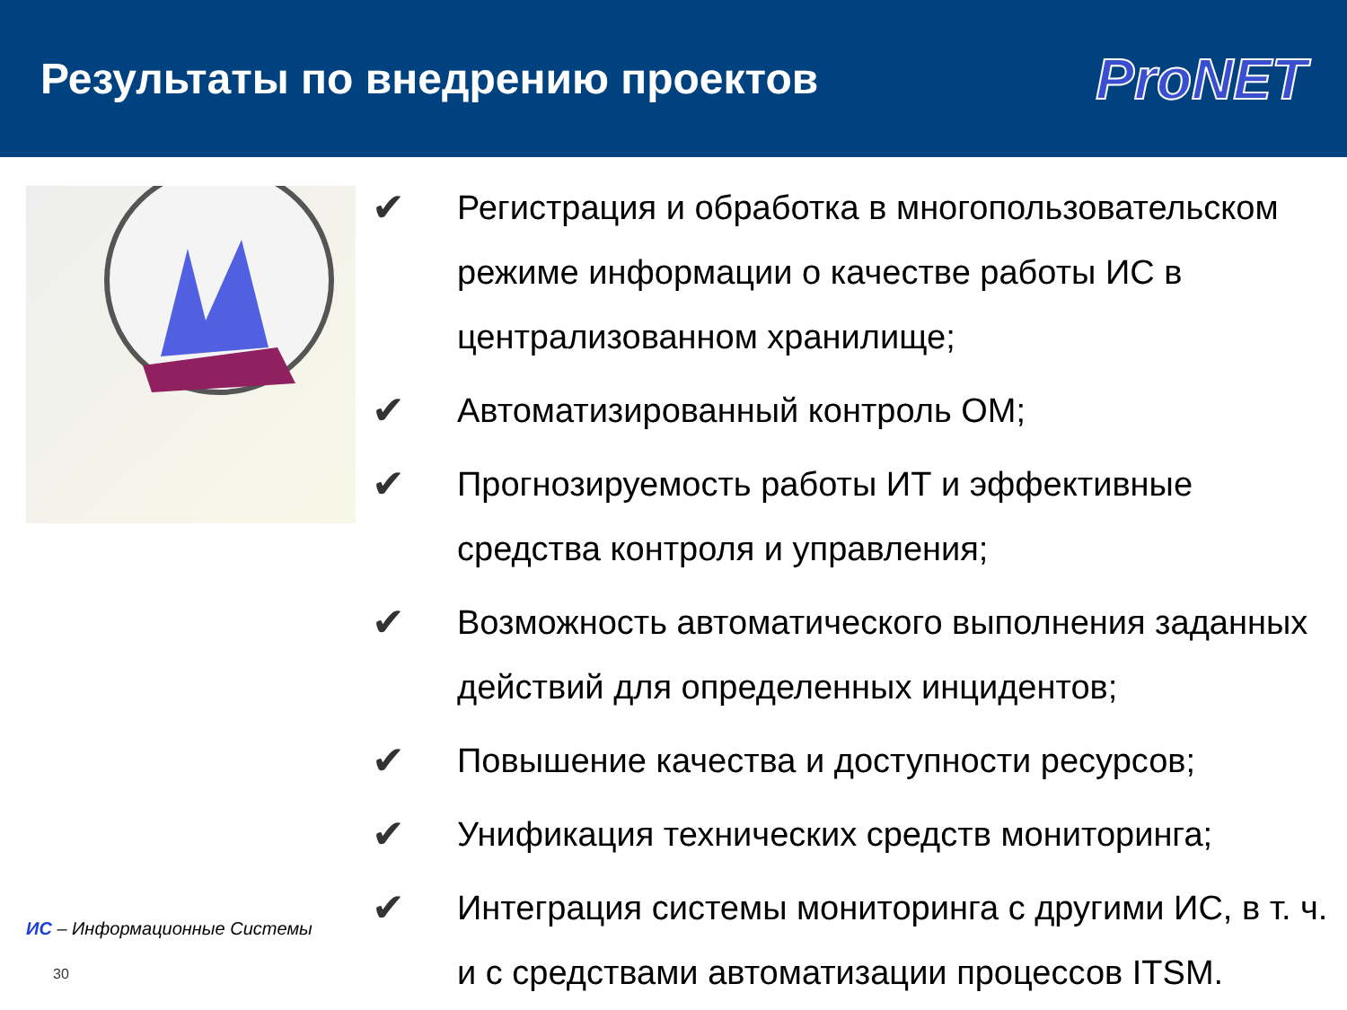Результаты по внедрению проектов
ProNET
ИС – Информационные Системы
30
✔ Регистрация и обработка в многопользовательском режиме информации о качестве работы ИС в централизованном хранилище;
✔ Автоматизированный контроль ОМ;
✔ Прогнозируемость работы ИТ и эффективные средства контроля и управления;
✔ Возможность автоматического выполнения заданных действий для определенных инцидентов;
✔ Повышение качества и доступности ресурсов;
✔ Унификация технических средств мониторинга;
✔ Интеграция системы мониторинга с другими ИС, в т. ч. и с средствами автоматизации процессов ITSM.